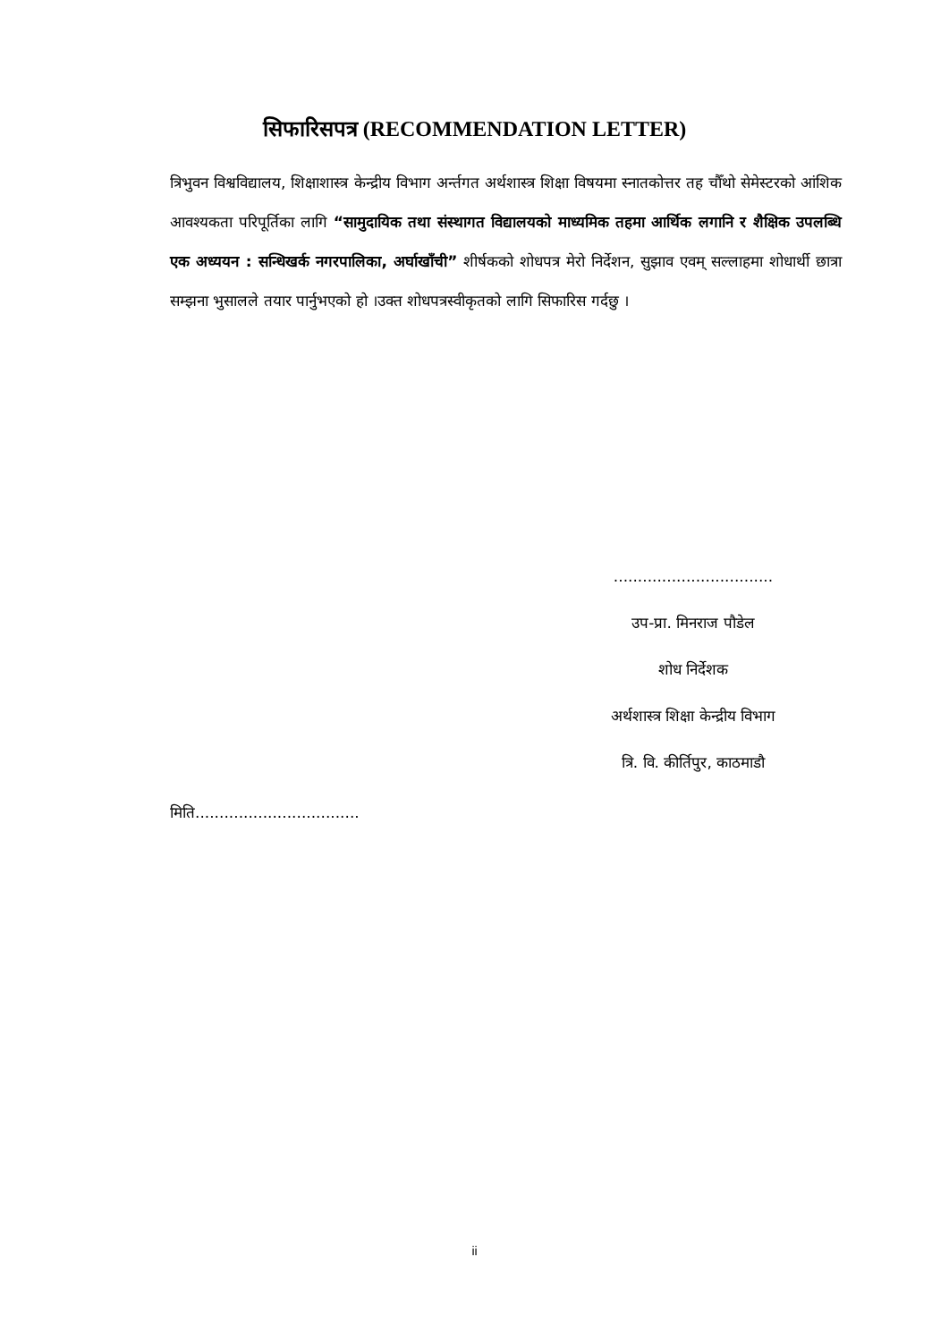सिफारिसपत्र (RECOMMENDATION LETTER)
त्रिभुवन विश्वविद्यालय, शिक्षाशास्त्र केन्द्रीय विभाग अर्न्तगत अर्थशास्त्र शिक्षा विषयमा स्नातकोत्तर तह चौँथो सेमेस्टरको आंशिक आवश्यकता परिपूर्तिका लागि “सामुदायिक तथा संस्थागत विद्यालयको माध्यमिक तहमा आर्थिक लगानि र शैक्षिक उपलब्धि एक अध्ययन : सन्धिखर्क नगरपालिका, अर्घाखाँची” शीर्षकको शोधपत्र मेरो निर्देशन, सुझाव एवम् सल्लाहमा शोधार्थी छात्रा सम्झना भुसालले तयार पार्नुभएको हो ।उक्त शोधपत्रस्वीकृतको लागि सिफारिस गर्दछु ।
.................................
उप-प्रा. मिनराज पौडेल
शोध निर्देशक
अर्थशास्त्र शिक्षा केन्द्रीय विभाग
त्रि. वि. कीर्तिपुर, काठमाडौ
मिति..................................
ii